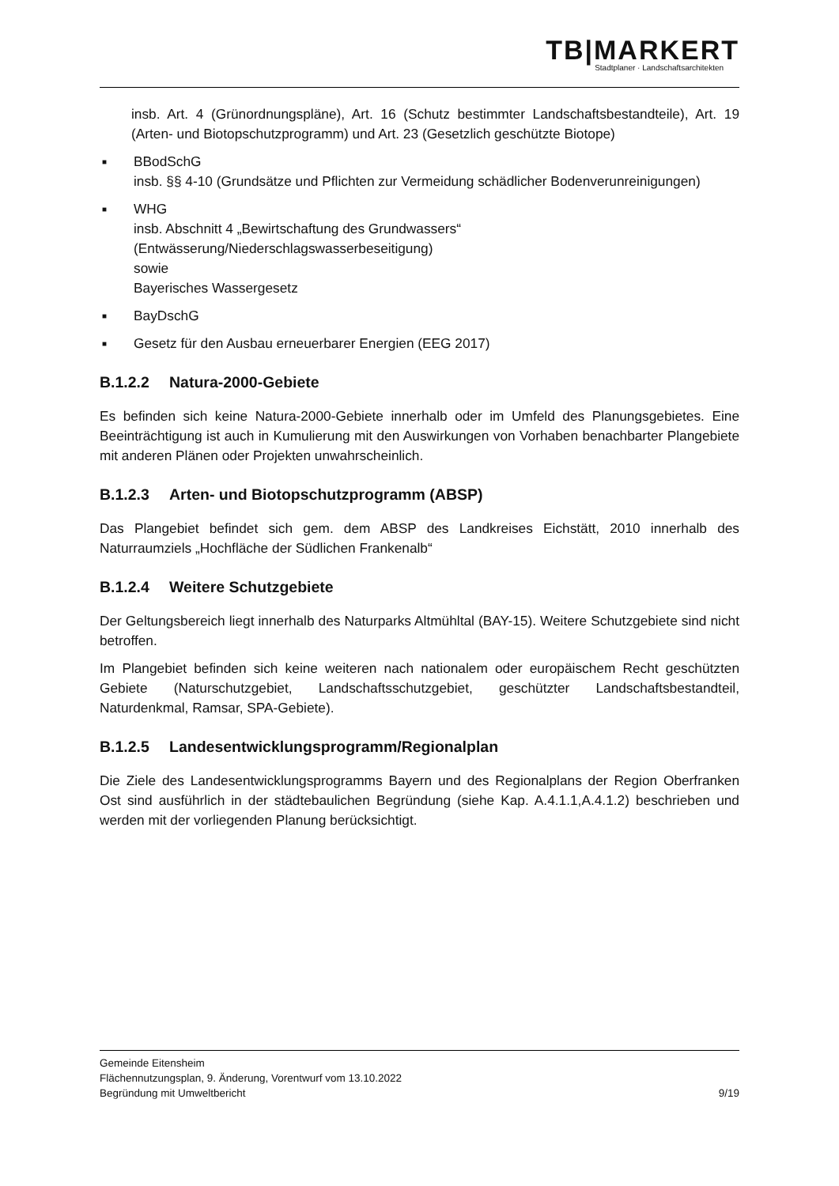TB|MARKERT
Stadtplaner · Landschaftsarchitekten
insb. Art. 4 (Grünordnungspläne), Art. 16 (Schutz bestimmter Landschaftsbestandteile), Art. 19 (Arten- und Biotopschutzprogramm) und Art. 23 (Gesetzlich geschützte Biotope)
■
BBodSchG
insb. §§ 4-10 (Grundsätze und Pflichten zur Vermeidung schädlicher Bodenverunreinigungen)
■
WHG
insb. Abschnitt 4 „Bewirtschaftung des Grundwassers“ (Entwässerung/Niederschlagswasserbeseitigung)
sowie
Bayerisches Wassergesetz
■
BayDschG
■
Gesetz für den Ausbau erneuerbarer Energien (EEG 2017)
B.1.2.2 Natura-2000-Gebiete
Es befinden sich keine Natura-2000-Gebiete innerhalb oder im Umfeld des Planungsgebietes. Eine Beeinträchtigung ist auch in Kumulierung mit den Auswirkungen von Vorhaben benachbarter Plangebiete mit anderen Plänen oder Projekten unwahrscheinlich.
B.1.2.3 Arten- und Biotopschutzprogramm (ABSP)
Das Plangebiet befindet sich gem. dem ABSP des Landkreises Eichstätt, 2010 innerhalb des Naturraumziels „Hochfläche der Südlichen Frankenalb“
B.1.2.4 Weitere Schutzgebiete
Der Geltungsbereich liegt innerhalb des Naturparks Altmühltal (BAY-15). Weitere Schutzgebiete sind nicht betroffen.
Im Plangebiet befinden sich keine weiteren nach nationalem oder europäischem Recht geschützten Gebiete (Naturschutzgebiet, Landschaftsschutzgebiet, geschützter Landschaftsbestandteil, Naturdenkmal, Ramsar, SPA-Gebiete).
B.1.2.5 Landesentwicklungsprogramm/Regionalplan
Die Ziele des Landesentwicklungsprogramms Bayern und des Regionalplans der Region Oberfranken Ost sind ausführlich in der städtebaulichen Begründung (siehe Kap. A.4.1.1,A.4.1.2) beschrieben und werden mit der vorliegenden Planung berücksichtigt.
Gemeinde Eitensheim
Flächennutzungsplan, 9. Änderung, Vorentwurf vom 13.10.2022
Begründung mit Umweltbericht 9/19